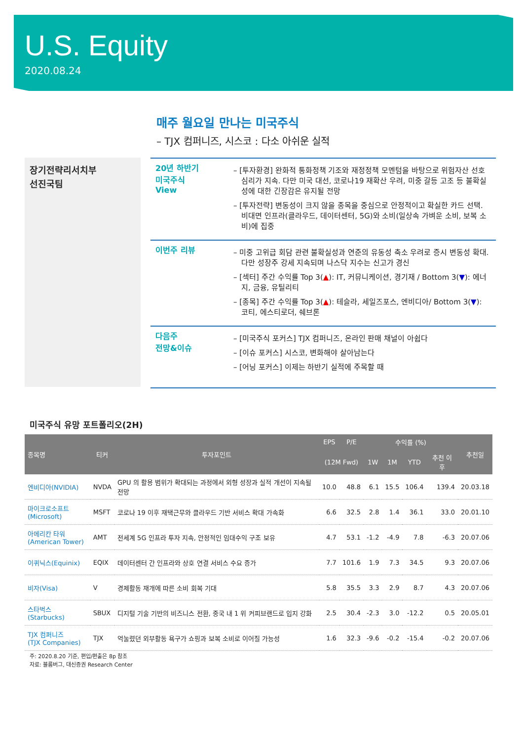U.S. Equity
2020.08.24
매주 월요일 만나는 미국주식
– TJX 컴퍼니즈, 시스코 : 다소 아쉬운 실적
장기전략리서치부
선진국팀
20년 하반기
미국주식
View
– [투자환경] 완화적 통화정책 기조와 재정정책 모멘텀을 바탕으로 위험자산 선호심리가 지속. 다만 미국 대선, 코로나19 재확산 우려, 미중 갈등 고조 등 불확실성에 대한 긴장감은 유지될 전망
– [투자전략] 변동성이 크지 않을 종목을 중심으로 안정적이고 확실한 카드 선택. 비대면 인프라(클라우드, 데이터센터, 5G)와 소비(일상속 가벼운 소비, 보복 소비)에 집중
이번주 리뷰
– 미중 고위급 회담 관련 불확실성과 연준의 유동성 축소 우려로 증시 변동성 확대. 다만 성장주 강세 지속되며 나스닥 지수는 신고가 경신
– [섹터] 주간 수익률 Top 3(▲): IT, 커뮤니케이션, 경기재 / Bottom 3(▼): 에너지, 금융, 유틸리티
– [종목] 주간 수익률 Top 3(▲): 테슬라, 세일즈포스, 엔비디아/ Bottom 3(▼): 코티, 에스티로더, 쉐브론
다음주
전망&이슈
– [미국주식 포커스] TJX 컴퍼니즈, 온라인 판매 채널이 아쉽다
– [이슈 포커스] 시스코, 변화해야 살아남는다
– [어닝 포커스] 이제는 하반기 실적에 주목할 때
미국주식 유망 포트폴리오(2H)
| 종목명 | 티커 | 투자포인트 | EPS | P/E | 수익률 (%) | | | | 추천일 |
| --- | --- | --- | --- | --- | --- | --- | --- | --- | --- |
| | | | (12M Fwd) | | 1W | 1M | YTD | 추천 이후 | |
| 엔비디아(NVIDIA) | NVDA | GPU 의 활용 범위가 확대되는 과정에서 외형 성장과 실적 개선이 지속될 전망 | 10.0 | 48.8 | 6.1 | 15.5 | 106.4 | 139.4 | 20.03.18 |
| 마이크로소프트 (Microsoft) | MSFT | 코로나 19 이후 재택근무와 클라우드 기반 서비스 확대 가속화 | 6.6 | 32.5 | 2.8 | 1.4 | 36.1 | 33.0 | 20.01.10 |
| 아메리칸 타워 (American Tower) | AMT | 전세계 5G 인프라 투자 지속, 안정적인 임대수익 구조 보유 | 4.7 | 53.1 | -1.2 | -4.9 | 7.8 | -6.3 | 20.07.06 |
| 이퀴닉스(Equinix) | EQIX | 데이터센터 간 인프라와 상호 연결 서비스 수요 증가 | 7.7 | 101.6 | 1.9 | 7.3 | 34.5 | 9.3 | 20.07.06 |
| 비자(Visa) | V | 경제활동 재개에 따른 소비 회복 기대 | 5.8 | 35.5 | 3.3 | 2.9 | 8.7 | 4.3 | 20.07.06 |
| 스타벅스(Starbucks) | SBUX | 디지털 기술 기반의 비즈니스 전환, 중국 내 1 위 커피브랜드로 입지 강화 | 2.5 | 30.4 | -2.3 | 3.0 | -12.2 | 0.5 | 20.05.01 |
| TJX 컴퍼니즈 (TJX Companies) | TJX | 억눌렸던 외부활동 욕구가 쇼핑과 보복 소비로 이어질 가능성 | 1.6 | 32.3 | -9.6 | -0.2 | -15.4 | -0.2 | 20.07.06 |
주: 2020.8.20 기준, 편입/편출은 8p 참조
자료: 블룸버그, 대신증권 Research Center